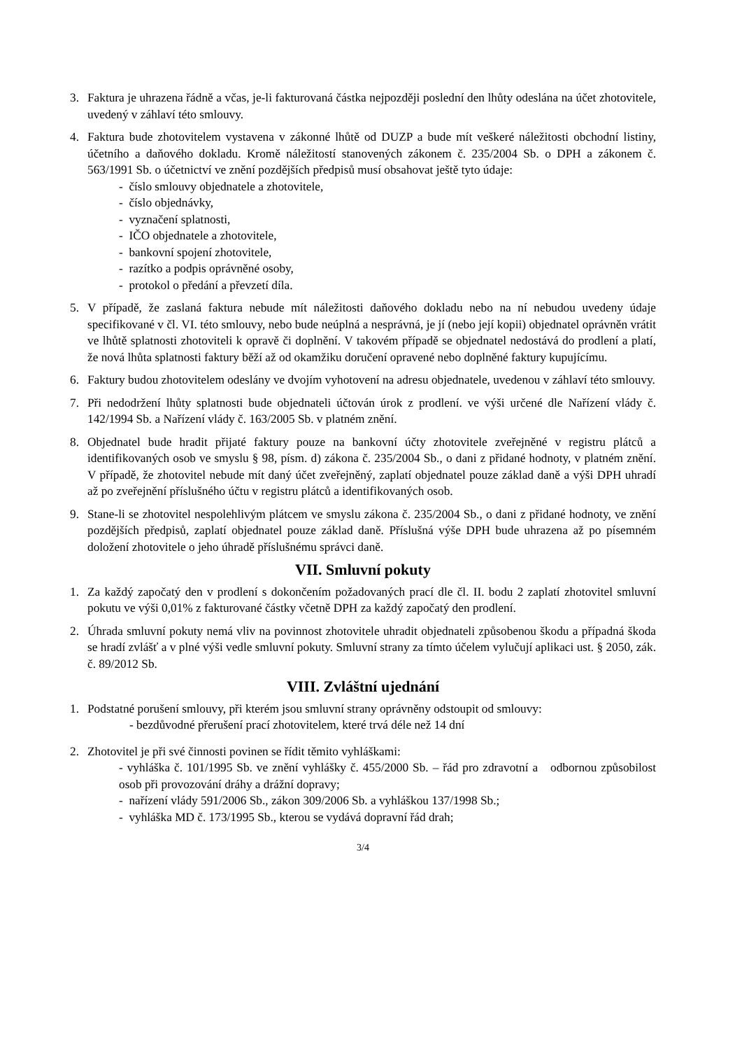3. Faktura je uhrazena řádně a včas, je-li fakturovaná částka nejpozději poslední den lhůty odeslána na účet zhotovitele, uvedený v záhlaví této smlouvy.
4. Faktura bude zhotovitelem vystavena v zákonné lhůtě od DUZP a bude mít veškeré náležitosti obchodní listiny, účetního a daňového dokladu. Kromě náležitostí stanovených zákonem č. 235/2004 Sb. o DPH a zákonem č. 563/1991 Sb. o účetnictví ve znění pozdějších předpisů musí obsahovat ještě tyto údaje:
- číslo smlouvy objednatele a zhotovitele,
- číslo objednávky,
- vyznačení splatnosti,
- IČO objednatele a zhotovitele,
- bankovní spojení zhotovitele,
- razítko a podpis oprávněné osoby,
- protokol o předání a převzetí díla.
5. V případě, že zaslaná faktura nebude mít náležitosti daňového dokladu nebo na ní nebudou uvedeny údaje specifikované v čl. VI. této smlouvy, nebo bude neúplná a nesprávná, je jí (nebo její kopii) objednatel oprávněn vrátit ve lhůtě splatnosti zhotoviteli k opravě či doplnění. V takovém případě se objednatel nedostává do prodlení a platí, že nová lhůta splatnosti faktury běží až od okamžiku doručení opravené nebo doplněné faktury kupujícímu.
6. Faktury budou zhotovitelem odeslány ve dvojím vyhotovení na adresu objednatele, uvedenou v záhlaví této smlouvy.
7. Při nedodržení lhůty splatnosti bude objednateli účtován úrok z prodlení. ve výši určené dle Nařízení vlády č. 142/1994 Sb. a Nařízení vlády č. 163/2005 Sb. v platném znění.
8. Objednatel bude hradit přijaté faktury pouze na bankovní účty zhotovitele zveřejněné v registru plátců a identifikovaných osob ve smyslu § 98, písm. d) zákona č. 235/2004 Sb., o dani z přidané hodnoty, v platném znění. V případě, že zhotovitel nebude mít daný účet zveřejněný, zaplatí objednatel pouze základ daně a výši DPH uhradí až po zveřejnění příslušného účtu v registru plátců a identifikovaných osob.
9. Stane-li se zhotovitel nespolehlivým plátcem ve smyslu zákona č. 235/2004 Sb., o dani z přidané hodnoty, ve znění pozdějších předpisů, zaplatí objednatel pouze základ daně. Příslušná výše DPH bude uhrazena až po písemném doložení zhotovitele o jeho úhradě příslušnému správci daně.
VII. Smluvní pokuty
1. Za každý započatý den v prodlení s dokončením požadovaných prací dle čl. II. bodu 2 zaplatí zhotovitel smluvní pokutu ve výši 0,01% z fakturované částky včetně DPH za každý započatý den prodlení.
2. Úhrada smluvní pokuty nemá vliv na povinnost zhotovitele uhradit objednateli způsobenou škodu a případná škoda se hradí zvlášť a v plné výši vedle smluvní pokuty. Smluvní strany za tímto účelem vylučují aplikaci ust. § 2050, zák. č. 89/2012 Sb.
VIII. Zvláštní ujednání
1. Podstatné porušení smlouvy, při kterém jsou smluvní strany oprávněny odstoupit od smlouvy:
- bezdůvodné přerušení prací zhotovitelem, které trvá déle než 14 dní
2. Zhotovitel je při své činnosti povinen se řídit těmito vyhláškami:
- vyhláška č. 101/1995 Sb. ve znění vyhlášky č. 455/2000 Sb. – řád pro zdravotní a odbornou způsobilost osob při provozování dráhy a drážní dopravy;
- nařízení vlády 591/2006 Sb., zákon 309/2006 Sb. a vyhláškou 137/1998 Sb.;
- vyhláška MD č. 173/1995 Sb., kterou se vydává dopravní řád drah;
3/4